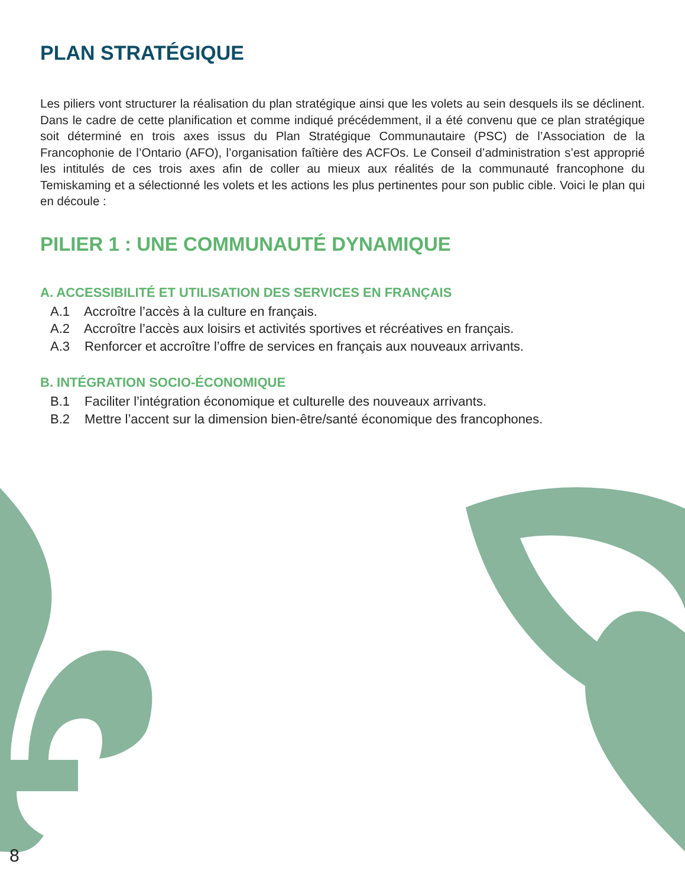PLAN STRATÉGIQUE
Les piliers vont structurer la réalisation du plan stratégique ainsi que les volets au sein desquels ils se déclinent. Dans le cadre de cette planification et comme indiqué précédemment, il a été convenu que ce plan stratégique soit déterminé en trois axes issus du Plan Stratégique Communautaire (PSC) de l’Association de la Francophonie de l’Ontario (AFO), l’organisation faîtière des ACFOs. Le Conseil d’administration s’est approprié les intitulés de ces trois axes afin de coller au mieux aux réalités de la communauté francophone du Temiskaming et a sélectionné les volets et les actions les plus pertinentes pour son public cible. Voici le plan qui en découle :
PILIER 1 : UNE COMMUNAUTÉ DYNAMIQUE
A. ACCESSIBILITÉ ET UTILISATION DES SERVICES EN FRANÇAIS
A.1 Accroître l’accès à la culture en français.
A.2 Accroître l’accès aux loisirs et activités sportives et récréatives en français.
A.3 Renforcer et accroître l’offre de services en français aux nouveaux arrivants.
B. INTÉGRATION SOCIO-ÉCONOMIQUE
B.1 Faciliter l’intégration économique et culturelle des nouveaux arrivants.
B.2 Mettre l’accent sur la dimension bien-être/santé économique des francophones.
8